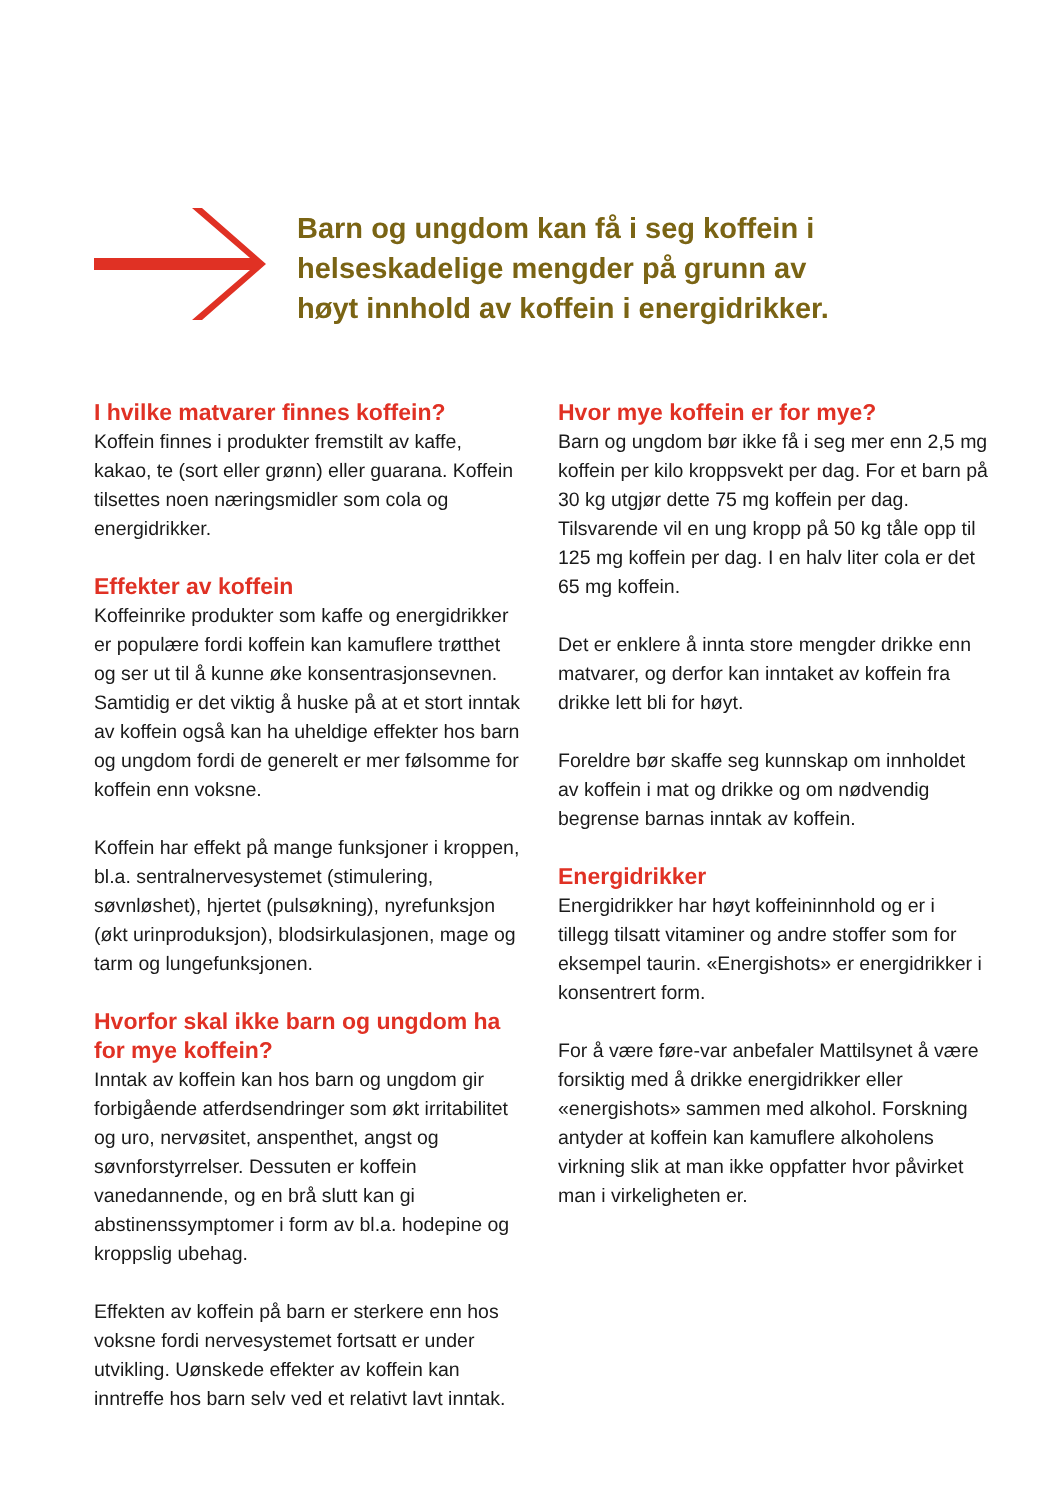Barn og ungdom kan få i seg koffein i
helseskadelige mengder på grunn av
høyt innhold av koffein i energidrikker.
I hvilke matvarer finnes koffein?
Koffein finnes i produkter fremstilt av kaffe, kakao, te (sort eller grønn) eller guarana. Koffein tilsettes noen næringsmidler som cola og energidrikker.
Effekter av koffein
Koffeinrike produkter som kaffe og energidrikker er populære fordi koffein kan kamuflere trøtthet og ser ut til å kunne øke konsentrasjonsevnen. Samtidig er det viktig å huske på at et stort inntak av koffein også kan ha uheldige effekter hos barn og ungdom fordi de generelt er mer følsomme for koffein enn voksne.
Koffein har effekt på mange funksjoner i kroppen, bl.a. sentralnervesystemet (stimulering, søvnløshet), hjertet (pulsøkning), nyrefunksjon (økt urinproduksjon), blodsirkulasjonen, mage og tarm og lungefunksjonen.
Hvorfor skal ikke barn og ungdom ha for mye koffein?
Inntak av koffein kan hos barn og ungdom gir forbigående atferdsendringer som økt irritabilitet og uro, nervøsitet, anspenthet, angst og søvnforstyrrelser. Dessuten er koffein vanedannende, og en brå slutt kan gi abstinenssymptomer i form av bl.a. hodepine og kroppslig ubehag.
Effekten av koffein på barn er sterkere enn hos voksne fordi nervesystemet fortsatt er under utvikling. Uønskede effekter av koffein kan inntreffe hos barn selv ved et relativt lavt inntak.
Hvor mye koffein er for mye?
Barn og ungdom bør ikke få i seg mer enn 2,5 mg koffein per kilo kroppsvekt per dag. For et barn på 30 kg utgjør dette 75 mg koffein per dag. Tilsvarende vil en ung kropp på 50 kg tåle opp til 125 mg koffein per dag. I en halv liter cola er det 65 mg koffein.
Det er enklere å innta store mengder drikke enn matvarer, og derfor kan inntaket av koffein fra drikke lett bli for høyt.
Foreldre bør skaffe seg kunnskap om innholdet av koffein i mat og drikke og om nødvendig begrense barnas inntak av koffein.
Energidrikker
Energidrikker har høyt koffeininnhold og er i tillegg tilsatt vitaminer og andre stoffer som for eksempel taurin. «Energishots» er energidrikker i konsentrert form.
For å være føre-var anbefaler Mattilsynet å være forsiktig med å drikke energidrikker eller «energishots» sammen med alkohol. Forskning antyder at koffein kan kamuflere alkoholens virkning slik at man ikke oppfatter hvor påvirket man i virkeligheten er.